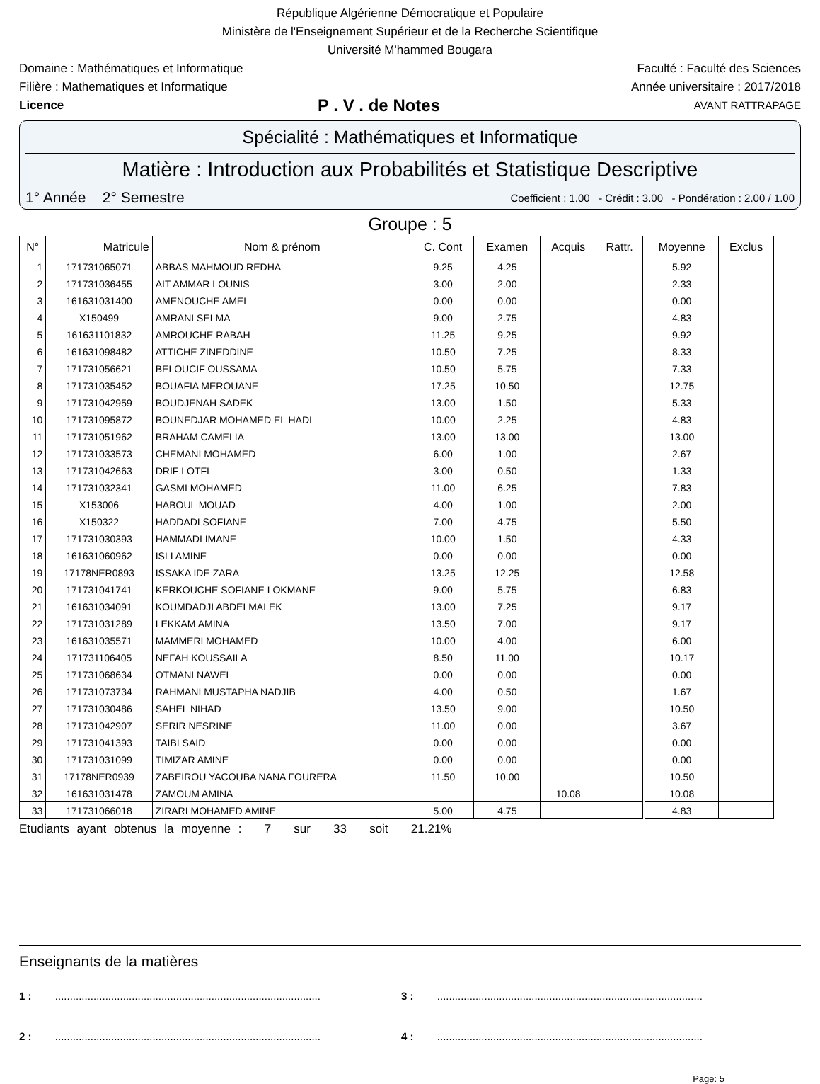République Algérienne Démocratique et Populaire
Ministère de l'Enseignement Supérieur et de la Recherche Scientifique
Université M'hammed Bougara
Domaine : Mathématiques et Informatique Faculté : Faculté des Sciences
Filière : Mathematiques et Informatique Année universitaire : 2017/2018
Licence P . V . de Notes AVANT RATTRAPAGE
Spécialité : Mathématiques et Informatique
Matière : Introduction aux Probabilités et Statistique Descriptive
1° Année 2° Semestre Coefficient : 1.00 - Crédit : 3.00 - Pondération : 2.00 / 1.00
Groupe : 5
| N° | Matricule | Nom & prénom | C. Cont | Examen | Acquis | Rattr. | Moyenne | Exclus |
| --- | --- | --- | --- | --- | --- | --- | --- | --- |
| 1 | 171731065071 | ABBAS MAHMOUD REDHA | 9.25 | 4.25 | | | 5.92 | |
| 2 | 171731036455 | AIT AMMAR LOUNIS | 3.00 | 2.00 | | | 2.33 | |
| 3 | 161631031400 | AMENOUCHE AMEL | 0.00 | 0.00 | | | 0.00 | |
| 4 | X150499 | AMRANI SELMA | 9.00 | 2.75 | | | 4.83 | |
| 5 | 161631101832 | AMROUCHE RABAH | 11.25 | 9.25 | | | 9.92 | |
| 6 | 161631098482 | ATTICHE ZINEDDINE | 10.50 | 7.25 | | | 8.33 | |
| 7 | 171731056621 | BELOUCIF OUSSAMA | 10.50 | 5.75 | | | 7.33 | |
| 8 | 171731035452 | BOUAFIA MEROUANE | 17.25 | 10.50 | | | 12.75 | |
| 9 | 171731042959 | BOUDJENAH SADEK | 13.00 | 1.50 | | | 5.33 | |
| 10 | 171731095872 | BOUNEDJAR MOHAMED EL HADI | 10.00 | 2.25 | | | 4.83 | |
| 11 | 171731051962 | BRAHAM CAMELIA | 13.00 | 13.00 | | | 13.00 | |
| 12 | 171731033573 | CHEMANI MOHAMED | 6.00 | 1.00 | | | 2.67 | |
| 13 | 171731042663 | DRIF LOTFI | 3.00 | 0.50 | | | 1.33 | |
| 14 | 171731032341 | GASMI MOHAMED | 11.00 | 6.25 | | | 7.83 | |
| 15 | X153006 | HABOUL MOUAD | 4.00 | 1.00 | | | 2.00 | |
| 16 | X150322 | HADDADI SOFIANE | 7.00 | 4.75 | | | 5.50 | |
| 17 | 171731030393 | HAMMADI IMANE | 10.00 | 1.50 | | | 4.33 | |
| 18 | 161631060962 | ISLI AMINE | 0.00 | 0.00 | | | 0.00 | |
| 19 | 17178NER0893 | ISSAKA IDE ZARA | 13.25 | 12.25 | | | 12.58 | |
| 20 | 171731041741 | KERKOUCHE SOFIANE LOKMANE | 9.00 | 5.75 | | | 6.83 | |
| 21 | 161631034091 | KOUMDADJI ABDELMALEK | 13.00 | 7.25 | | | 9.17 | |
| 22 | 171731031289 | LEKKAM AMINA | 13.50 | 7.00 | | | 9.17 | |
| 23 | 161631035571 | MAMMERI MOHAMED | 10.00 | 4.00 | | | 6.00 | |
| 24 | 171731106405 | NEFAH KOUSSAILA | 8.50 | 11.00 | | | 10.17 | |
| 25 | 171731068634 | OTMANI NAWEL | 0.00 | 0.00 | | | 0.00 | |
| 26 | 171731073734 | RAHMANI MUSTAPHA NADJIB | 4.00 | 0.50 | | | 1.67 | |
| 27 | 171731030486 | SAHEL NIHAD | 13.50 | 9.00 | | | 10.50 | |
| 28 | 171731042907 | SERIR NESRINE | 11.00 | 0.00 | | | 3.67 | |
| 29 | 171731041393 | TAIBI SAID | 0.00 | 0.00 | | | 0.00 | |
| 30 | 171731031099 | TIMIZAR AMINE | 0.00 | 0.00 | | | 0.00 | |
| 31 | 17178NER0939 | ZABEIROU YACOUBA NANA FOURERA | 11.50 | 10.00 | | | 10.50 | |
| 32 | 161631031478 | ZAMOUM AMINA | | | 10.08 | | 10.08 | |
| 33 | 171731066018 | ZIRARI MOHAMED AMINE | 5.00 | 4.75 | | | 4.83 | |
Etudiants ayant obtenus la moyenne : 7 sur 33 soit 21.21%
Enseignants de la matières
1 : ..........................................................................................
3 : ..........................................................................................
2 : ..........................................................................................
4 : ..........................................................................................
Page: 5